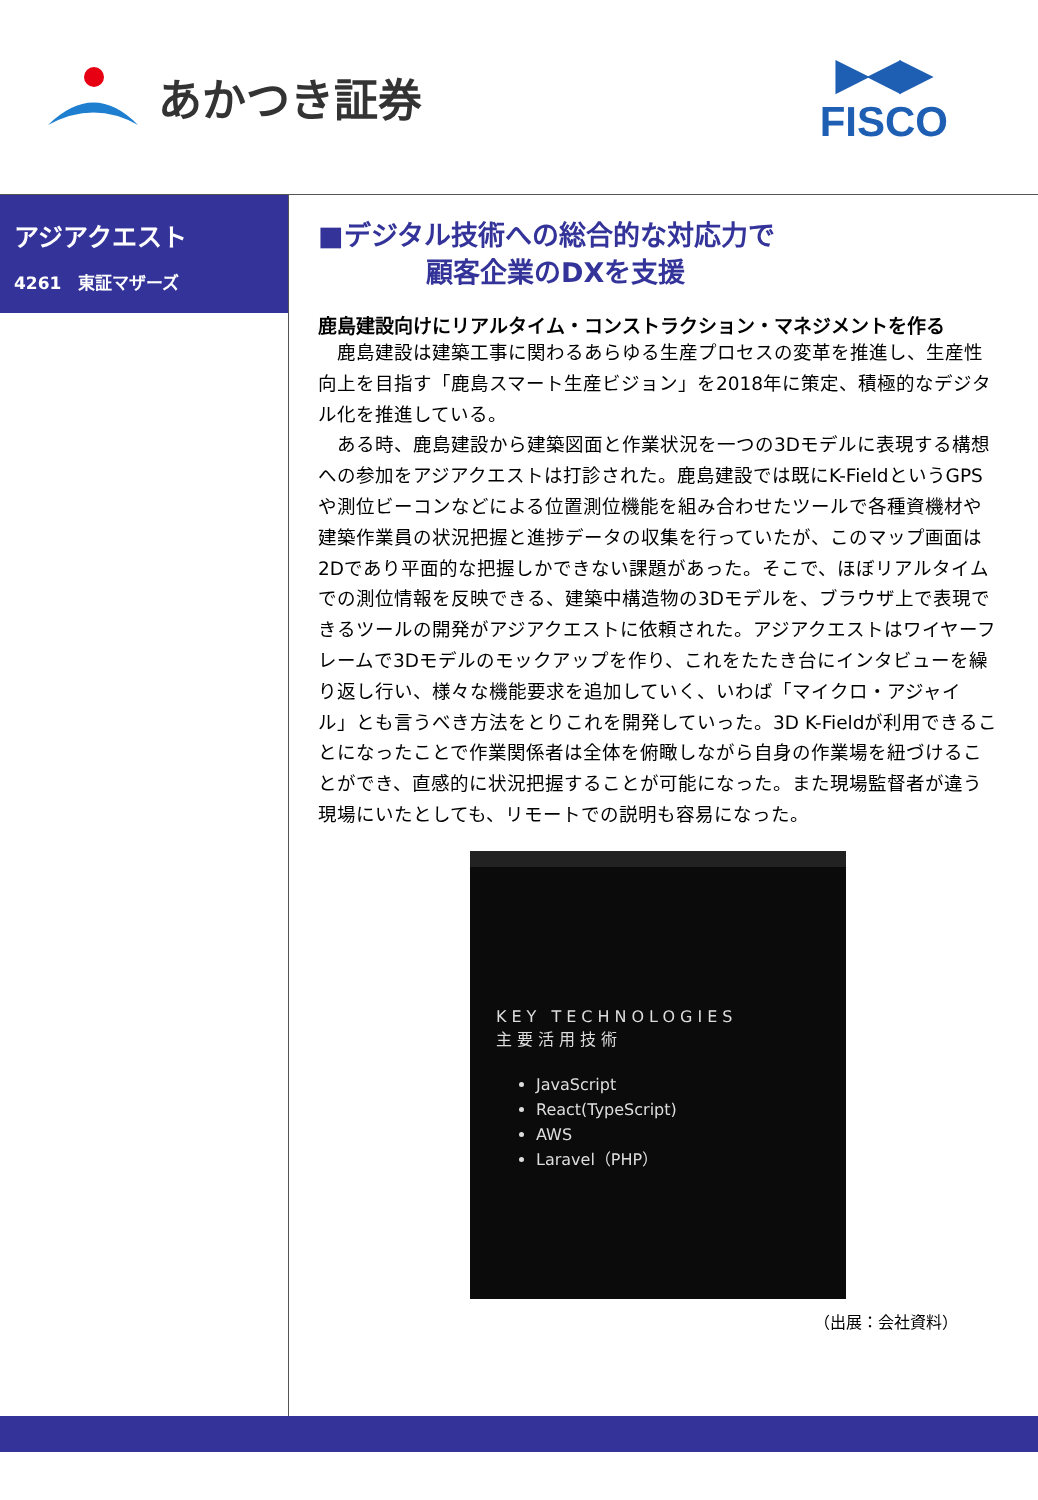あかつき証券
▶◀▶
FISCO
アジアクエスト
4261　東証マザーズ
■デジタル技術への総合的な対応力で
　　　　顧客企業のDXを支援
鹿島建設向けにリアルタイム・コンストラクション・マネジメントを作る
　鹿島建設は建築工事に関わるあらゆる生産プロセスの変革を推進し、生産性向上を目指す「鹿島スマート生産ビジョン」を2018年に策定、積極的なデジタル化を推進している。
　ある時、鹿島建設から建築図面と作業状況を一つの3Dモデルに表現する構想への参加をアジアクエストは打診された。鹿島建設では既にK-FieldというGPSや測位ビーコンなどによる位置測位機能を組み合わせたツールで各種資機材や建築作業員の状況把握と進捗データの収集を行っていたが、このマップ画面は2Dであり平面的な把握しかできない課題があった。そこで、ほぼリアルタイムでの測位情報を反映できる、建築中構造物の3Dモデルを、ブラウザ上で表現できるツールの開発がアジアクエストに依頼された。アジアクエストはワイヤーフレームで3Dモデルのモックアップを作り、これをたたき台にインタビューを繰り返し行い、様々な機能要求を追加していく、いわば「マイクロ・アジャイル」とも言うべき方法をとりこれを開発していった。3D K-Fieldが利用できることになったことで作業関係者は全体を俯瞰しながら自身の作業場を紐づけることができ、直感的に状況把握することが可能になった。また現場監督者が違う現場にいたとしても、リモートでの説明も容易になった。
KEY TECHNOLOGIES
主要活用技術
JavaScript
React(TypeScript)
AWS
Laravel（PHP）
（出展：会社資料）